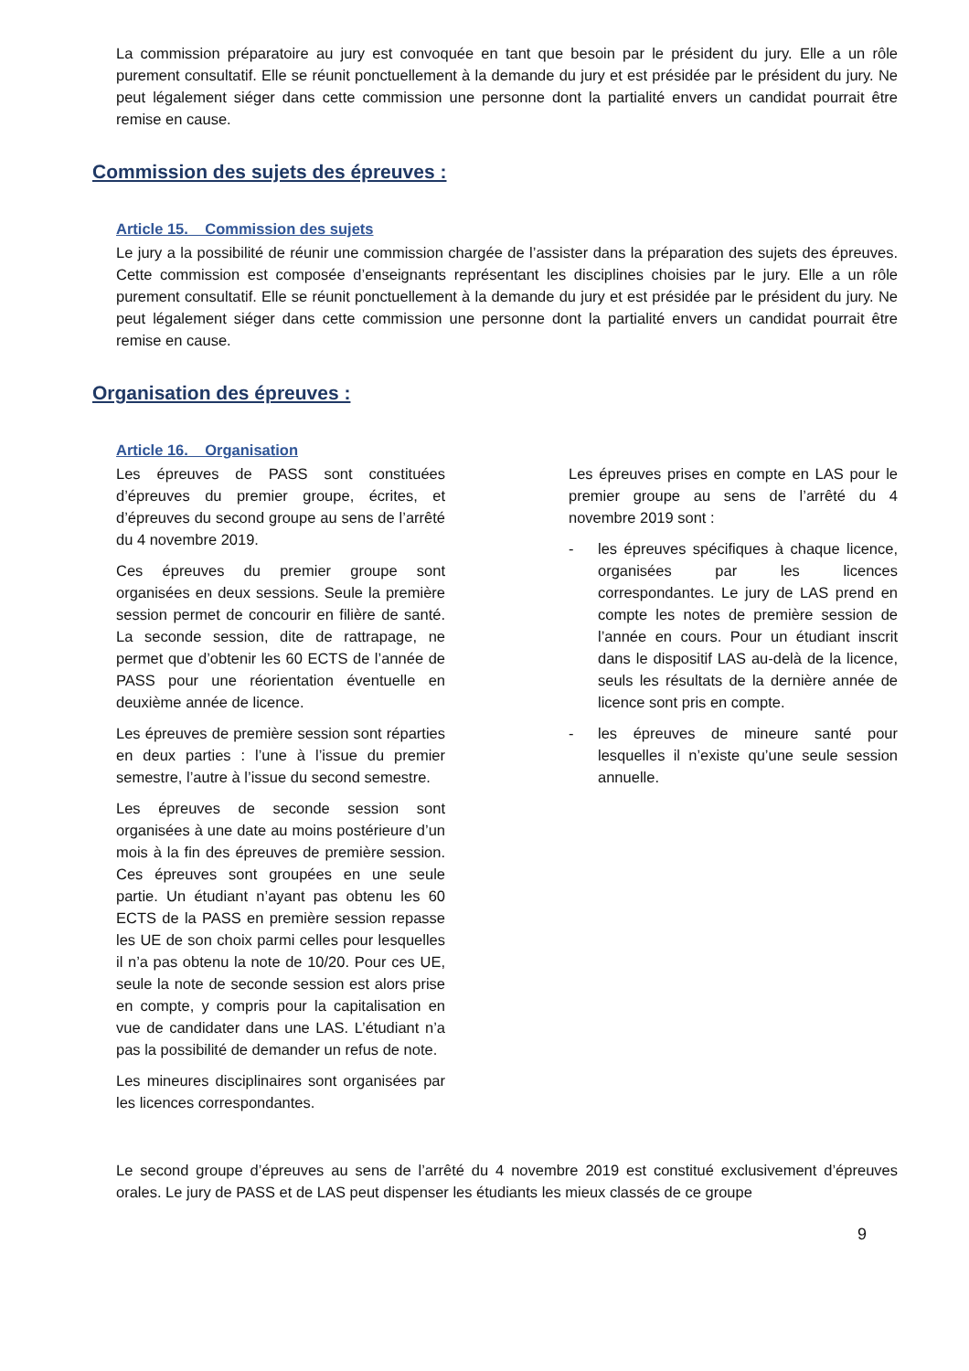La commission préparatoire au jury est convoquée en tant que besoin par le président du jury. Elle a un rôle purement consultatif. Elle se réunit ponctuellement à la demande du jury et est présidée par le président du jury. Ne peut légalement siéger dans cette commission une personne dont la partialité envers un candidat pourrait être remise en cause.
Commission des sujets des épreuves :
Article 15. Commission des sujets
Le jury a la possibilité de réunir une commission chargée de l’assister dans la préparation des sujets des épreuves. Cette commission est composée d’enseignants représentant les disciplines choisies par le jury. Elle a un rôle purement consultatif. Elle se réunit ponctuellement à la demande du jury et est présidée par le président du jury. Ne peut légalement siéger dans cette commission une personne dont la partialité envers un candidat pourrait être remise en cause.
Organisation des épreuves :
Article 16. Organisation
Les épreuves de PASS sont constituées d’épreuves du premier groupe, écrites, et d’épreuves du second groupe au sens de l’arrêté du 4 novembre 2019.
Ces épreuves du premier groupe sont organisées en deux sessions. Seule la première session permet de concourir en filière de santé. La seconde session, dite de rattrapage, ne permet que d’obtenir les 60 ECTS de l’année de PASS pour une réorientation éventuelle en deuxième année de licence.
Les épreuves de première session sont réparties en deux parties : l’une à l’issue du premier semestre, l’autre à l’issue du second semestre.
Les épreuves de seconde session sont organisées à une date au moins postérieure d’un mois à la fin des épreuves de première session. Ces épreuves sont groupées en une seule partie. Un étudiant n’ayant pas obtenu les 60 ECTS de la PASS en première session repasse les UE de son choix parmi celles pour lesquelles il n’a pas obtenu la note de 10/20. Pour ces UE, seule la note de seconde session est alors prise en compte, y compris pour la capitalisation en vue de candidater dans une LAS. L’étudiant n’a pas la possibilité de demander un refus de note.
Les mineures disciplinaires sont organisées par les licences correspondantes.
Les épreuves prises en compte en LAS pour le premier groupe au sens de l’arrêté du 4 novembre 2019 sont :
- les épreuves spécifiques à chaque licence, organisées par les licences correspondantes. Le jury de LAS prend en compte les notes de première session de l’année en cours. Pour un étudiant inscrit dans le dispositif LAS au-delà de la licence, seuls les résultats de la dernière année de licence sont pris en compte.
- les épreuves de mineure santé pour lesquelles il n’existe qu’une seule session annuelle.
Le second groupe d’épreuves au sens de l’arrêté du 4 novembre 2019 est constitué exclusivement d’épreuves orales. Le jury de PASS et de LAS peut dispenser les étudiants les mieux classés de ce groupe
9